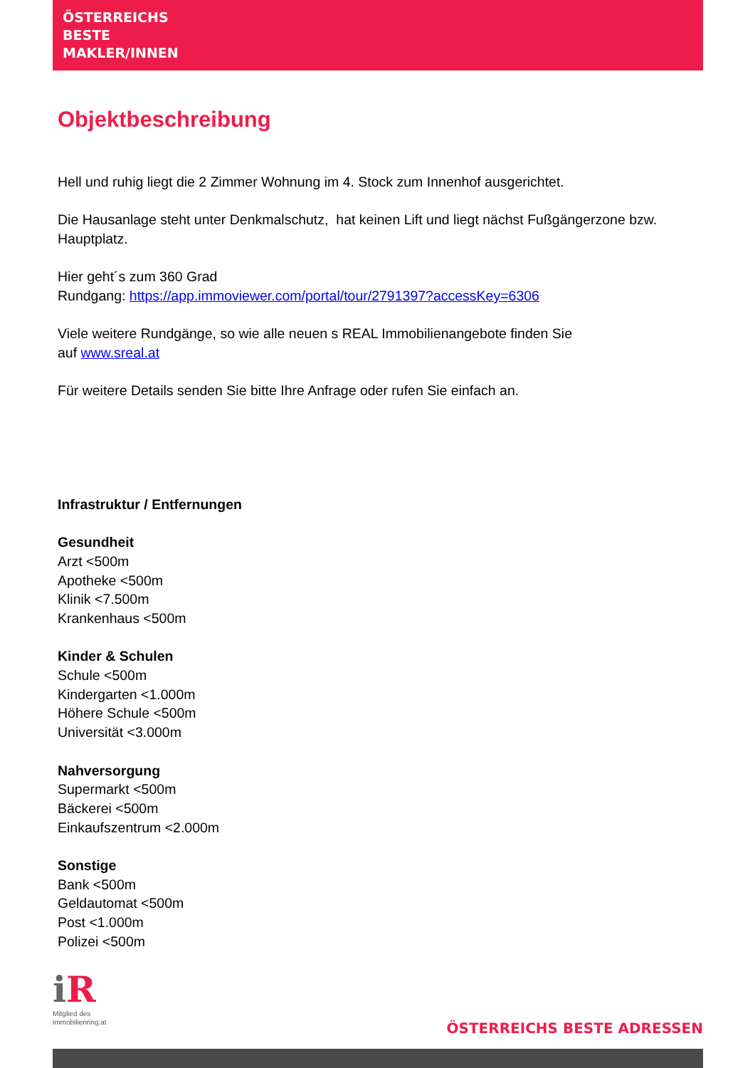ÖSTERREICHS
BESTE
MAKLER/INNEN
Objektbeschreibung
Hell und ruhig liegt die 2 Zimmer Wohnung im 4. Stock zum Innenhof ausgerichtet.
Die Hausanlage steht unter Denkmalschutz, hat keinen Lift und liegt nächst Fußgängerzone bzw. Hauptplatz.
Hier geht´s zum 360 Grad
Rundgang: https://app.immoviewer.com/portal/tour/2791397?accessKey=6306
Viele weitere Rundgänge, so wie alle neuen s REAL Immobilienangebote finden Sie
auf www.sreal.at
Für weitere Details senden Sie bitte Ihre Anfrage oder rufen Sie einfach an.
Infrastruktur / Entfernungen
Gesundheit
Arzt <500m
Apotheke <500m
Klinik <7.500m
Krankenhaus <500m
Kinder & Schulen
Schule <500m
Kindergarten <1.000m
Höhere Schule <500m
Universität <3.000m
Nahversorgung
Supermarkt <500m
Bäckerei <500m
Einkaufszentrum <2.000m
Sonstige
Bank <500m
Geldautomat <500m
Post <1.000m
Polizei <500m
iR
Mitglied des
immobilienring.at
ÖSTERREICHS BESTE ADRESSEN